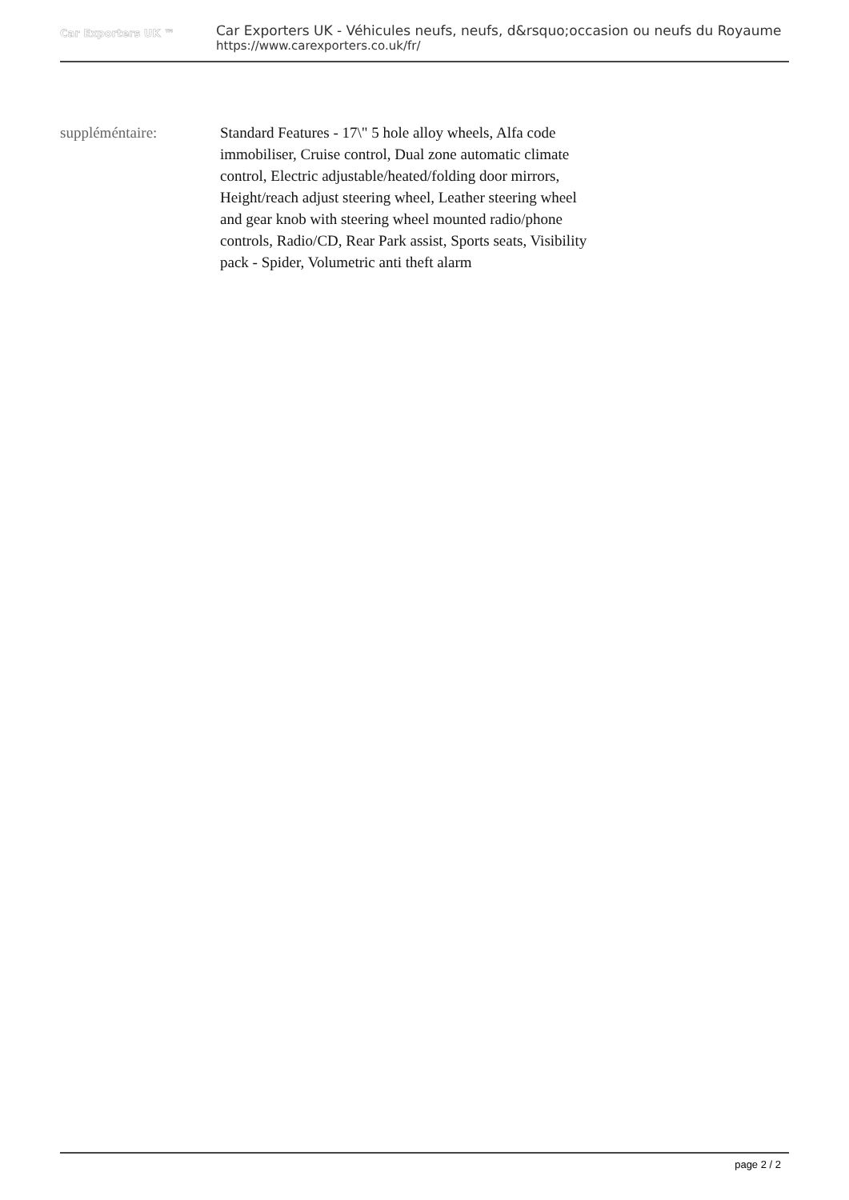Car Exporters UK ™
Car Exporters UK - Véhicules neufs, neufs, d&rsquo;occasion ou neufs du Royaume
https://www.carexporters.co.uk/fr/
suppléméntaire: Standard Features - 17\" 5 hole alloy wheels, Alfa code immobiliser, Cruise control, Dual zone automatic climate control, Electric adjustable/heated/folding door mirrors, Height/reach adjust steering wheel, Leather steering wheel and gear knob with steering wheel mounted radio/phone controls, Radio/CD, Rear Park assist, Sports seats, Visibility pack - Spider, Volumetric anti theft alarm
page 2 / 2